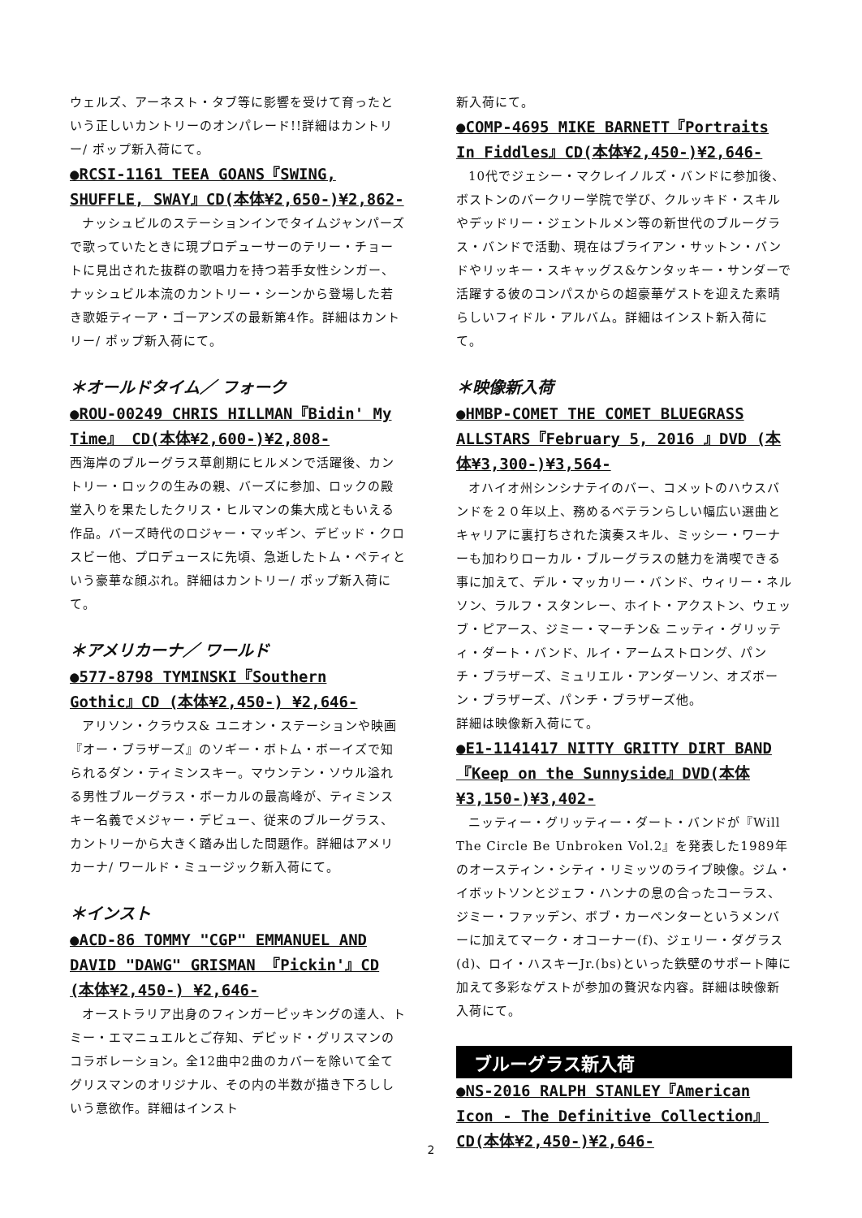ウェルズ、アーネスト・タブ等に影響を受けて育ったという正しいカントリーのオンパレード!!詳細はカントリー/ ポップ新入荷にて。
●RCSI-1161 TEEA GOANS『SWING, SHUFFLE, SWAY』CD(本体¥2,650-)¥2,862-
ナッシュビルのステーションインでタイムジャンパーズで歌っていたときに現プロデューサーのテリー・チョートに見出された抜群の歌唱力を持つ若手女性シンガー、ナッシュビル本流のカントリー・シーンから登場した若き歌姫ティーア・ゴーアンズの最新第4作。詳細はカントリー/ ポップ新入荷にて。
＊オールドタイム／ フォーク
●ROU-00249 CHRIS HILLMAN『Bidin' My Time』 CD(本体¥2,600-)¥2,808-
西海岸のブルーグラス草創期にヒルメンで活躍後、カントリー・ロックの生みの親、バーズに参加、ロックの殿堂入りを果たしたクリス・ヒルマンの集大成ともいえる作品。バーズ時代のロジャー・マッギン、デビッド・クロスビー他、プロデュースに先頃、急逝したトム・ペティという豪華な顔ぶれ。詳細はカントリー/ ポップ新入荷にて。
＊アメリカーナ／ ワールド
●577-8798 TYMINSKI『Southern Gothic』CD (本体¥2,450-) ¥2,646-
アリソン・クラウス& ユニオン・ステーションや映画『オー・ブラザーズ』のソギー・ボトム・ボーイズで知られるダン・ティミンスキー。マウンテン・ソウル溢れる男性ブルーグラス・ボーカルの最高峰が、ティミンスキー名義でメジャー・デビュー、従来のブルーグラス、カントリーから大きく踏み出した問題作。詳細はアメリカーナ/ ワールド・ミュージック新入荷にて。
＊インスト
●ACD-86 TOMMY "CGP" EMMANUEL AND DAVID "DAWG" GRISMAN 『Pickin'』CD (本体¥2,450-) ¥2,646-
オーストラリア出身のフィンガーピッキングの達人、トミー・エマニュエルとご存知、デビッド・グリスマンのコラボレーション。全12曲中2曲のカバーを除いて全てグリスマンのオリジナル、その内の半数が描き下ろししいう意欲作。詳細はインスト
新入荷にて。
●COMP-4695 MIKE BARNETT『Portraits In Fiddles』CD(本体¥2,450-)¥2,646-
10代でジェシー・マクレイノルズ・バンドに参加後、ボストンのバークリー学院で学び、クルッキド・スキルやデッドリー・ジェントルメン等の新世代のブルーグラス・バンドで活動、現在はブライアン・サットン・バンドやリッキー・スキャッグス&ケンタッキー・サンダーで活躍する彼のコンパスからの超豪華ゲストを迎えた素晴らしいフィドル・アルバム。詳細はインスト新入荷にて。
＊映像新入荷
●HMBP-COMET THE COMET BLUEGRASS ALLSTARS『February 5, 2016 』DVD (本体¥3,300-)¥3,564-
オハイオ州シンシナテイのバー、コメットのハウスバンドを２０年以上、務めるベテランらしい幅広い選曲とキャリアに裏打ちされた演奏スキル、ミッシー・ワーナーも加わりローカル・ブルーグラスの魅力を満喫できる事に加えて、デル・マッカリー・バンド、ウィリー・ネルソン、ラルフ・スタンレー、ホイト・アクストン、ウェッブ・ピアース、ジミー・マーチン& ニッティ・グリッティ・ダート・バンド、ルイ・アームストロング、パンチ・ブラザーズ、ミュリエル・アンダーソン、オズボーン・ブラザーズ、パンチ・ブラザーズ他。
詳細は映像新入荷にて。
●E1-1141417 NITTY GRITTY DIRT BAND『Keep on the Sunnyside』DVD(本体¥3,150-)¥3,402-
ニッティー・グリッティー・ダート・バンドが『Will The Circle Be Unbroken Vol.2』を発表した1989年のオースティン・シティ・リミッツのライブ映像。ジム・イボットソンとジェフ・ハンナの息の合ったコーラス、ジミー・ファッデン、ボブ・カーペンターというメンバーに加えてマーク・オコーナー(f)、ジェリー・ダグラス(d)、ロイ・ハスキーJr.(bs)といった鉄壁のサポート陣に加えて多彩なゲストが参加の贅沢な内容。詳細は映像新入荷にて。
ブルーグラス新入荷
●NS-2016 RALPH STANLEY『American Icon - The Definitive Collection』CD(本体¥2,450-)¥2,646-
2